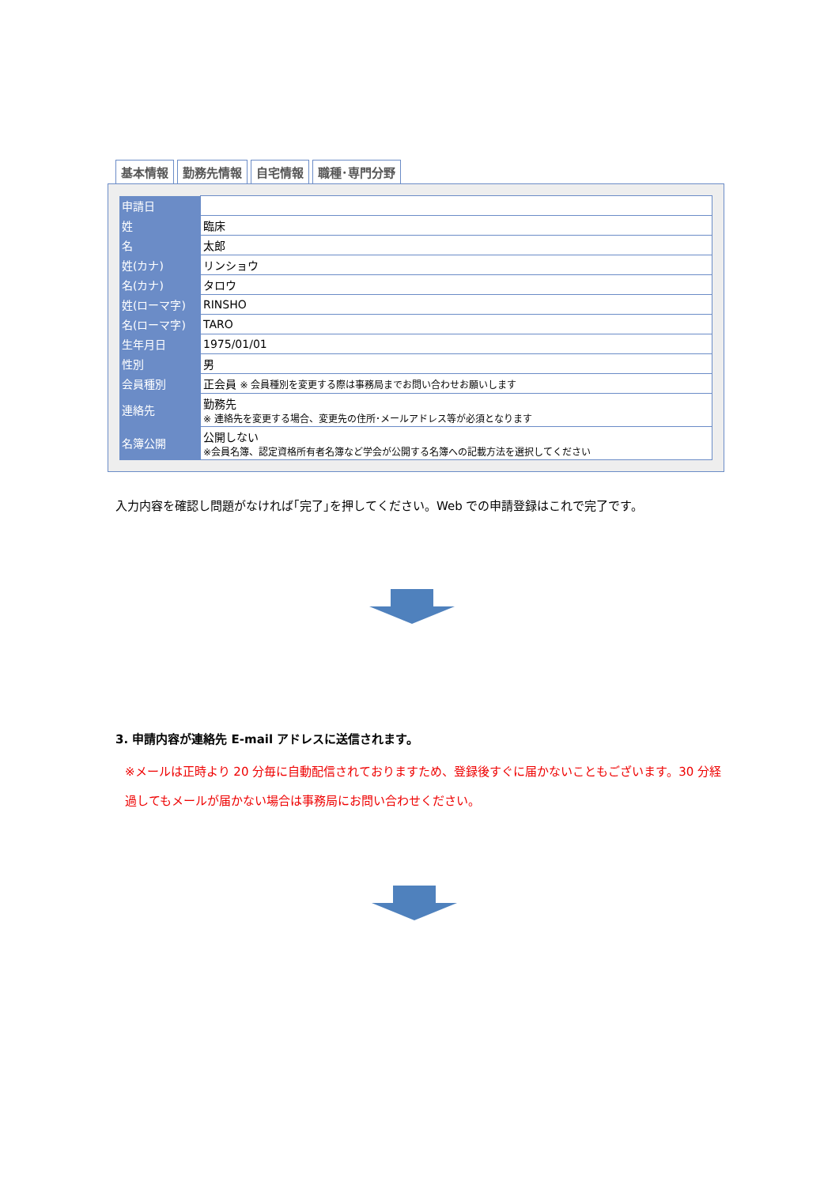基本情報 勤務先情報 自宅情報 職種･専門分野
| 申請日 | |
| 姓 | 臨床 |
| 名 | 太郎 |
| 姓(カナ) | リンショウ |
| 名(カナ) | タロウ |
| 姓(ローマ字) | RINSHO |
| 名(ローマ字) | TARO |
| 生年月日 | 1975/01/01 |
| 性別 | 男 |
| 会員種別 | 正会員 ※ 会員種別を変更する際は事務局までお問い合わせお願いします |
| 連絡先 | 勤務先 ※ 連絡先を変更する場合、変更先の住所･メールアドレス等が必須となります |
| 名簿公開 | 公開しない ※会員名簿、認定資格所有者名簿など学会が公開する名簿への記載方法を選択してください |
入力内容を確認し問題がなければ｢完了｣を押してください。Web での申請登録はこれで完了です。
3. 申請内容が連絡先 E-mail アドレスに送信されます。
※メールは正時より 20 分毎に自動配信されておりますため、登録後すぐに届かないこともございます。30 分経過してもメールが届かない場合は事務局にお問い合わせください。